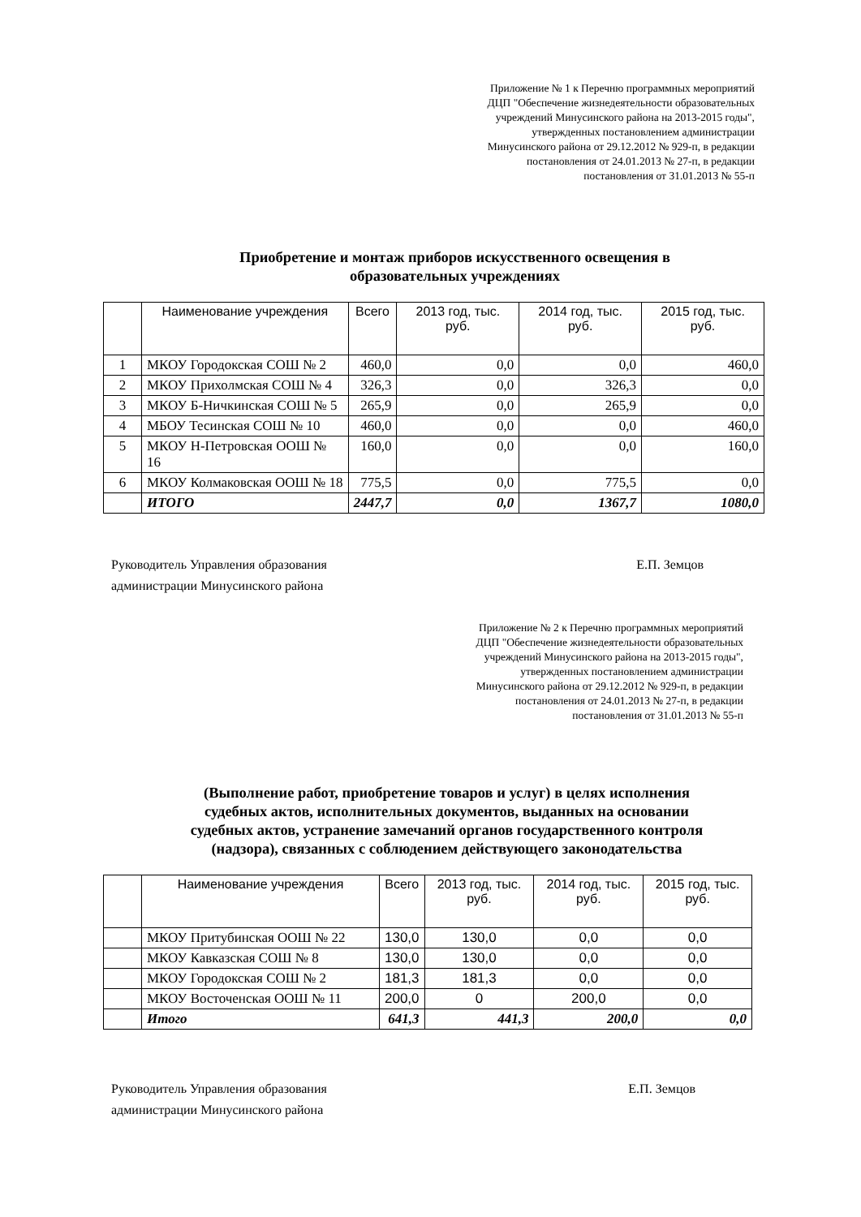Приложение № 1 к Перечню программных мероприятий ДЦП "Обеспечение жизнедеятельности образовательных учреждений Минусинского района на 2013-2015 годы", утвержденных постановлением администрации Минусинского района от 29.12.2012 № 929-п, в редакции постановления от 24.01.2013 № 27-п, в редакции постановления от 31.01.2013 № 55-п
Приобретение и монтаж приборов искусственного освещения в
образовательных учреждениях
| | Наименование учреждения | Всего | 2013 год, тыс. руб. | 2014 год, тыс. руб. | 2015 год, тыс. руб. |
| --- | --- | --- | --- | --- | --- |
| 1 | МКОУ Городокская СОШ № 2 | 460,0 | 0,0 | 0,0 | 460,0 |
| 2 | МКОУ Прихолмская СОШ № 4 | 326,3 | 0,0 | 326,3 | 0,0 |
| 3 | МКОУ Б-Ничкинская СОШ № 5 | 265,9 | 0,0 | 265,9 | 0,0 |
| 4 | МБОУ Тесинская СОШ № 10 | 460,0 | 0,0 | 0,0 | 460,0 |
| 5 | МКОУ Н-Петровская ООШ № 16 | 160,0 | 0,0 | 0,0 | 160,0 |
| 6 | МКОУ Колмаковская ООШ № 18 | 775,5 | 0,0 | 775,5 | 0,0 |
| | ИТОГО | 2447,7 | 0,0 | 1367,7 | 1080,0 |
Руководитель Управления образования
администрации Минусинского района
Е.П. Земцов
Приложение № 2 к Перечню программных мероприятий ДЦП "Обеспечение жизнедеятельности образовательных учреждений Минусинского района на 2013-2015 годы", утвержденных постановлением администрации Минусинского района от 29.12.2012 № 929-п, в редакции постановления от 24.01.2013 № 27-п, в редакции постановления от 31.01.2013 № 55-п
(Выполнение работ, приобретение товаров и услуг) в целях исполнения
судебных актов, исполнительных документов, выданных на основании
судебных актов, устранение замечаний органов государственного контроля
(надзора), связанных с соблюдением действующего законодательства
| | Наименование учреждения | Всего | 2013 год, тыс. руб. | 2014 год, тыс. руб. | 2015 год, тыс. руб. |
| --- | --- | --- | --- | --- | --- |
| | МКОУ Притубинская ООШ № 22 | 130,0 | 130,0 | 0,0 | 0,0 |
| | МКОУ Кавказская СОШ № 8 | 130,0 | 130,0 | 0,0 | 0,0 |
| | МКОУ Городокская СОШ № 2 | 181,3 | 181,3 | 0,0 | 0,0 |
| | МКОУ Восточенская ООШ № 11 | 200,0 | 0 | 200,0 | 0,0 |
| | Итого | 641,3 | 441,3 | 200,0 | 0,0 |
Руководитель Управления образования
администрации Минусинского района
Е.П. Земцов